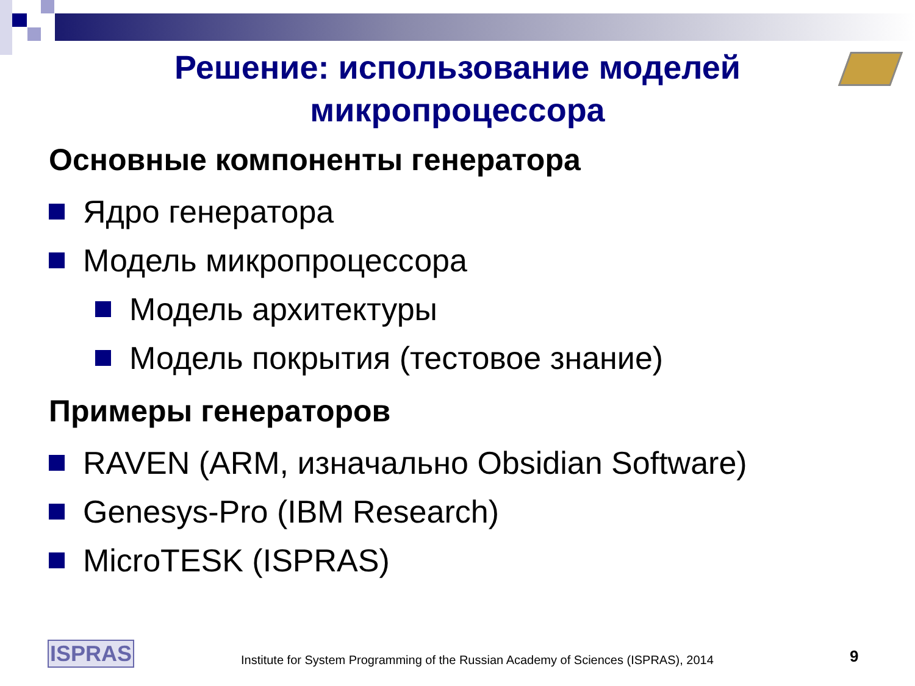Решение: использование моделей
микропроцессора
Основные компоненты генератора
Ядро генератора
Модель микропроцессора
Модель архитектуры
Модель покрытия (тестовое знание)
Примеры генераторов
RAVEN (ARM, изначально Obsidian Software)
Genesys-Pro (IBM Research)
MicroTESK (ISPRAS)
ISPRAS
Institute for System Programming of the Russian Academy of Sciences (ISPRAS), 2014
9